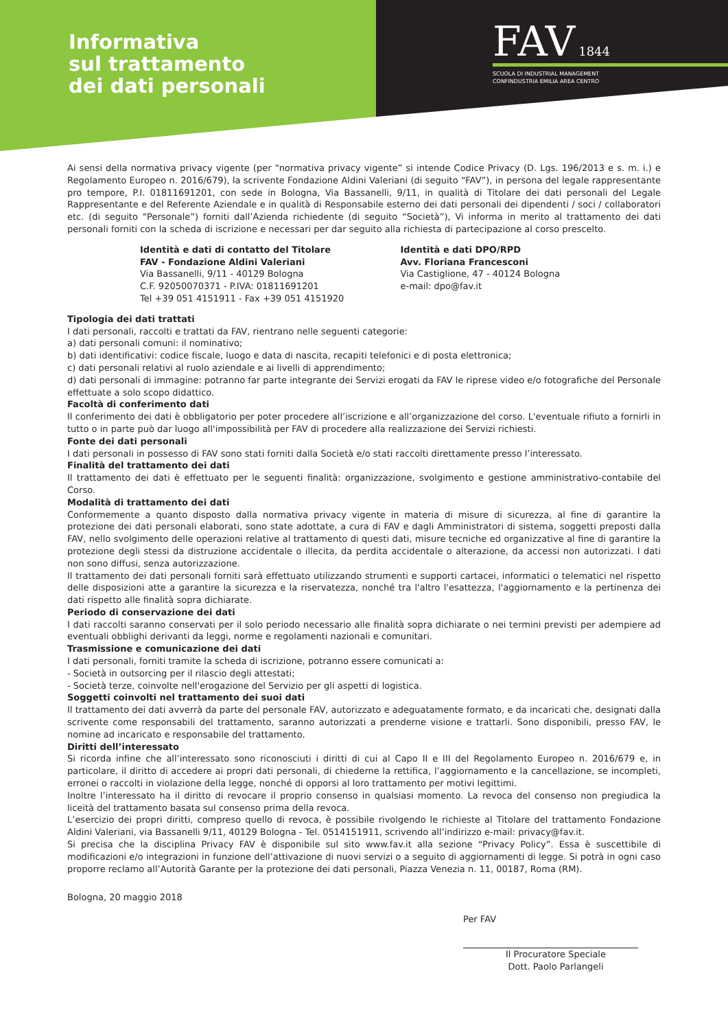Informativa
sul trattamento
dei dati personali
FAV 1844
SCUOLA DI INDUSTRIAL MANAGEMENT
CONFINDUSTRIA EMILIA AREA CENTRO
Ai sensi della normativa privacy vigente (per “normativa privacy vigente” si intende Codice Privacy (D. Lgs. 196/2013 e s. m. i.) e Regolamento Europeo n. 2016/679), la scrivente Fondazione Aldini Valeriani (di seguito “FAV”), in persona del legale rappresentante pro tempore, P.I. 01811691201, con sede in Bologna, Via Bassanelli, 9/11, in qualità di Titolare dei dati personali del Legale Rappresentante e del Referente Aziendale e in qualità di Responsabile esterno dei dati personali dei dipendenti / soci / collaboratori etc. (di seguito “Personale”) forniti dall’Azienda richiedente (di seguito “Società”), Vi informa in merito al trattamento dei dati personali forniti con la scheda di iscrizione e necessari per dar seguito alla richiesta di partecipazione al corso prescelto.
Identità e dati di contatto del Titolare
FAV - Fondazione Aldini Valeriani
Via Bassanelli, 9/11 - 40129 Bologna
C.F. 92050070371 - P.IVA: 01811691201
Tel +39 051 4151911 - Fax +39 051 4151920
Identità e dati DPO/RPD
Avv. Floriana Francesconi
Via Castiglione, 47 - 40124 Bologna
e-mail: dpo@fav.it
Tipologia dei dati trattati
I dati personali, raccolti e trattati da FAV, rientrano nelle seguenti categorie:
a) dati personali comuni: il nominativo;
b) dati identificativi: codice fiscale, luogo e data di nascita, recapiti telefonici e di posta elettronica;
c) dati personali relativi al ruolo aziendale e ai livelli di apprendimento;
d) dati personali di immagine: potranno far parte integrante dei Servizi erogati da FAV le riprese video e/o fotografiche del Personale effettuate a solo scopo didattico.
Facoltà di conferimento dati
Il conferimento dei dati è obbligatorio per poter procedere all’iscrizione e all’organizzazione del corso. L'eventuale rifiuto a fornirli in tutto o in parte può dar luogo all'impossibilità per FAV di procedere alla realizzazione dei Servizi richiesti.
Fonte dei dati personali
I dati personali in possesso di FAV sono stati forniti dalla Società e/o stati raccolti direttamente presso l’interessato.
Finalità del trattamento dei dati
Il trattamento dei dati è effettuato per le seguenti finalità: organizzazione, svolgimento e gestione amministrativo-contabile del Corso.
Modalità di trattamento dei dati
Conformemente a quanto disposto dalla normativa privacy vigente in materia di misure di sicurezza, al fine di garantire la protezione dei dati personali elaborati, sono state adottate, a cura di FAV e dagli Amministratori di sistema, soggetti preposti dalla FAV, nello svolgimento delle operazioni relative al trattamento di questi dati, misure tecniche ed organizzative al fine di garantire la protezione degli stessi da distruzione accidentale o illecita, da perdita accidentale o alterazione, da accessi non autorizzati. I dati non sono diffusi, senza autorizzazione.
Il trattamento dei dati personali forniti sarà effettuato utilizzando strumenti e supporti cartacei, informatici o telematici nel rispetto delle disposizioni atte a garantire la sicurezza e la riservatezza, nonché tra l'altro l'esattezza, l'aggiornamento e la pertinenza dei dati rispetto alle finalità sopra dichiarate.
Periodo di conservazione dei dati
I dati raccolti saranno conservati per il solo periodo necessario alle finalità sopra dichiarate o nei termini previsti per adempiere ad eventuali obblighi derivanti da leggi, norme e regolamenti nazionali e comunitari.
Trasmissione e comunicazione dei dati
I dati personali, forniti tramite la scheda di iscrizione, potranno essere comunicati a:
- Società in outsorcing per il rilascio degli attestati;
- Società terze, coinvolte nell'erogazione del Servizio per gli aspetti di logistica.
Soggetti coinvolti nel trattamento dei suoi dati
Il trattamento dei dati avverrà da parte del personale FAV, autorizzato e adeguatamente formato, e da incaricati che, designati dalla scrivente come responsabili del trattamento, saranno autorizzati a prenderne visione e trattarli. Sono disponibili, presso FAV, le nomine ad incaricato e responsabile del trattamento.
Diritti dell’interessato
Si ricorda infine che all’interessato sono riconosciuti i diritti di cui al Capo II e III del Regolamento Europeo n. 2016/679 e, in particolare, il diritto di accedere ai propri dati personali, di chiederne la rettifica, l’aggiornamento e la cancellazione, se incompleti, erronei o raccolti in violazione della legge, nonché di opporsi al loro trattamento per motivi legittimi.
Inoltre l’interessato ha il diritto di revocare il proprio consenso in qualsiasi momento. La revoca del consenso non pregiudica la liceità del trattamento basata sul consenso prima della revoca.
L’esercizio dei propri diritti, compreso quello di revoca, è possibile rivolgendo le richieste al Titolare del trattamento Fondazione Aldini Valeriani, via Bassanelli 9/11, 40129 Bologna - Tel. 0514151911, scrivendo all’indirizzo e-mail: privacy@fav.it.
Si precisa che la disciplina Privacy FAV è disponibile sul sito www.fav.it alla sezione “Privacy Policy”. Essa è suscettibile di modificazioni e/o integrazioni in funzione dell’attivazione di nuovi servizi o a seguito di aggiornamenti di legge. Si potrà in ogni caso proporre reclamo all’Autorità Garante per la protezione dei dati personali, Piazza Venezia n. 11, 00187, Roma (RM).
Bologna, 20 maggio 2018
Per FAV
Il Procuratore Speciale
Dott. Paolo Parlangeli